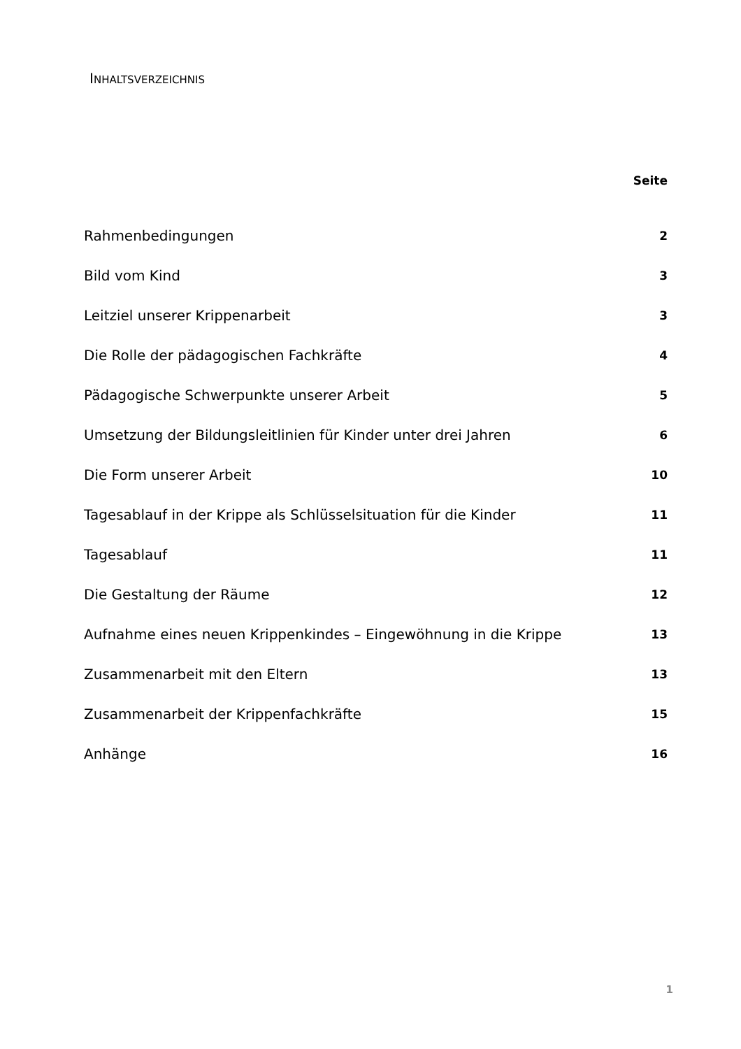INHALTSVERZEICHNIS
Seite
Rahmenbedingungen 2
Bild vom Kind 3
Leitziel unserer Krippenarbeit 3
Die Rolle der pädagogischen Fachkräfte 4
Pädagogische Schwerpunkte unserer Arbeit 5
Umsetzung der Bildungsleitlinien für Kinder unter drei Jahren 6
Die Form unserer Arbeit 10
Tagesablauf in der Krippe als Schlüsselsituation für die Kinder 11
Tagesablauf 11
Die Gestaltung der Räume 12
Aufnahme eines neuen Krippenkindes – Eingewöhnung in die Krippe 13
Zusammenarbeit mit den Eltern 13
Zusammenarbeit der Krippenfachkräfte 15
Anhänge 16
1